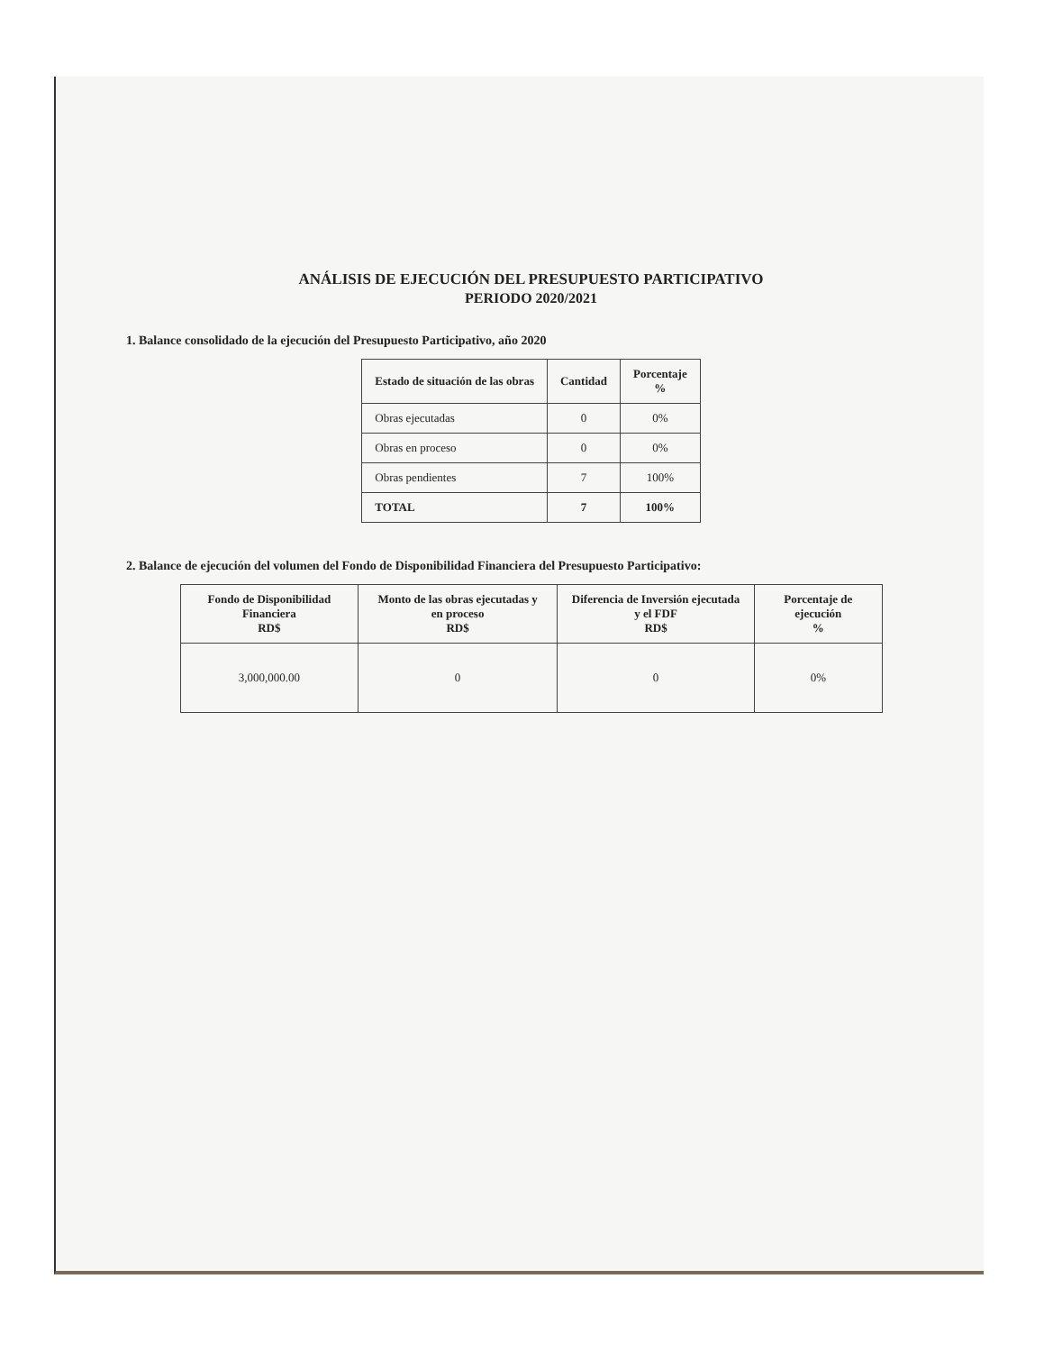ANÁLISIS DE EJECUCIÓN DEL PRESUPUESTO PARTICIPATIVO
PERIODO 2020/2021
1. Balance consolidado de la ejecución del Presupuesto Participativo, año 2020
| Estado de situación de las obras | Cantidad | Porcentaje % |
| --- | --- | --- |
| Obras ejecutadas | 0 | 0% |
| Obras en proceso | 0 | 0% |
| Obras pendientes | 7 | 100% |
| TOTAL | 7 | 100% |
2. Balance de ejecución del volumen del Fondo de Disponibilidad Financiera del Presupuesto Participativo:
| Fondo de Disponibilidad Financiera RD$ | Monto de las obras ejecutadas y en proceso RD$ | Diferencia de Inversión ejecutada y el FDF RD$ | Porcentaje de ejecución % |
| --- | --- | --- | --- |
| 3,000,000.00 | 0 | 0 | 0% |